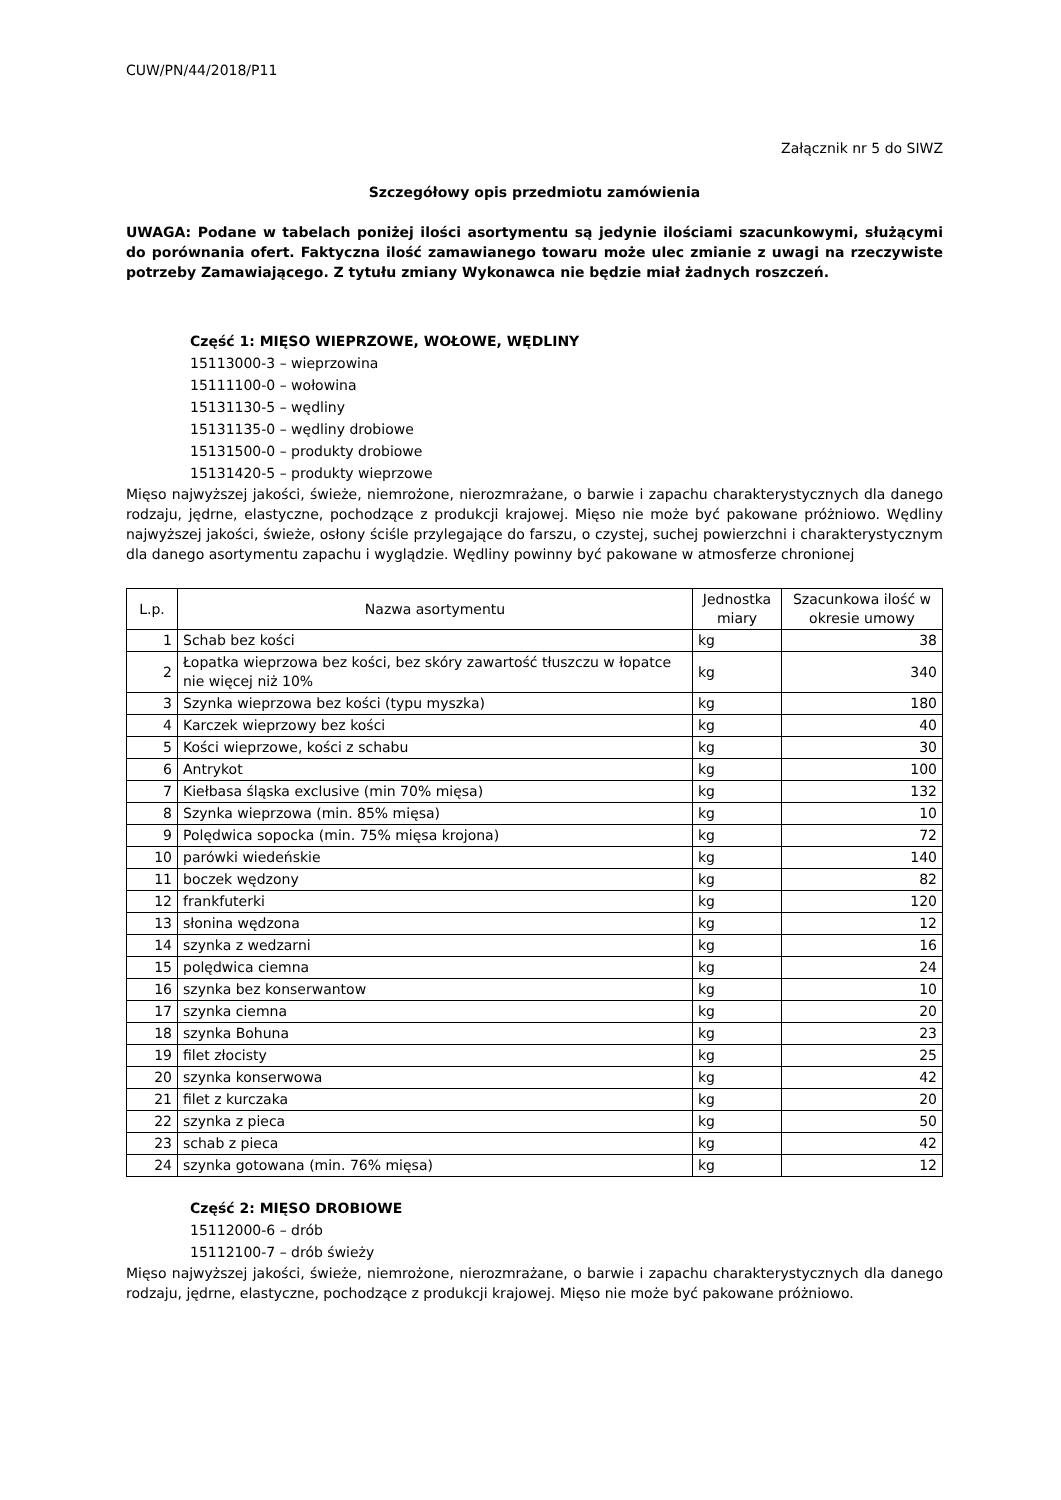CUW/PN/44/2018/P11
Załącznik nr 5 do SIWZ
Szczegółowy opis przedmiotu zamówienia
UWAGA: Podane w tabelach poniżej ilości asortymentu są jedynie ilościami szacunkowymi, służącymi do porównania ofert. Faktyczna ilość zamawianego towaru może ulec zmianie z uwagi na rzeczywiste potrzeby Zamawiającego. Z tytułu zmiany Wykonawca nie będzie miał żadnych roszczeń.
Część 1: MIĘSO WIEPRZOWE, WOŁOWE, WĘDLINY
15113000-3 – wieprzowina
15111100-0 – wołowina
15131130-5 – wędliny
15131135-0 – wędliny drobiowe
15131500-0 – produkty drobiowe
15131420-5 – produkty wieprzowe
Mięso najwyższej jakości, świeże, niemrożone, nierozmrażane, o barwie i zapachu charakterystycznych dla danego rodzaju, jędrne, elastyczne, pochodzące z produkcji krajowej. Mięso nie może być pakowane próżniowo. Wędliny najwyższej jakości, świeże, osłony ściśle przylegające do farszu, o czystej, suchej powierzchni i charakterystycznym dla danego asortymentu zapachu i wyglądzie. Wędliny powinny być pakowane w atmosferze chronionej
| L.p. | Nazwa asortymentu | Jednostka miary | Szacunkowa ilość w okresie umowy |
| --- | --- | --- | --- |
| 1 | Schab bez kości | kg | 38 |
| 2 | Łopatka wieprzowa bez kości, bez skóry zawartość tłuszczu w łopatce nie więcej niż 10% | kg | 340 |
| 3 | Szynka wieprzowa bez kości (typu myszka) | kg | 180 |
| 4 | Karczek wieprzowy bez kości | kg | 40 |
| 5 | Kości wieprzowe, kości z schabu | kg | 30 |
| 6 | Antrykot | kg | 100 |
| 7 | Kiełbasa śląska exclusive (min 70% mięsa) | kg | 132 |
| 8 | Szynka wieprzowa (min. 85% mięsa) | kg | 10 |
| 9 | Polędwica sopocka (min. 75% mięsa krojona) | kg | 72 |
| 10 | parówki wiedeńskie | kg | 140 |
| 11 | boczek wędzony | kg | 82 |
| 12 | frankfuterki | kg | 120 |
| 13 | słonina wędzona | kg | 12 |
| 14 | szynka z wedzarni | kg | 16 |
| 15 | polędwica ciemna | kg | 24 |
| 16 | szynka bez konserwantow | kg | 10 |
| 17 | szynka ciemna | kg | 20 |
| 18 | szynka Bohuna | kg | 23 |
| 19 | filet złocisty | kg | 25 |
| 20 | szynka konserwowa | kg | 42 |
| 21 | filet z kurczaka | kg | 20 |
| 22 | szynka z pieca | kg | 50 |
| 23 | schab z pieca | kg | 42 |
| 24 | szynka gotowana (min. 76% mięsa) | kg | 12 |
Część 2: MIĘSO DROBIOWE
15112000-6 – drób
15112100-7 – drób świeży
Mięso najwyższej jakości, świeże, niemrożone, nierozmrażane, o barwie i zapachu charakterystycznych dla danego rodzaju, jędrne, elastyczne, pochodzące z produkcji krajowej. Mięso nie może być pakowane próżniowo.